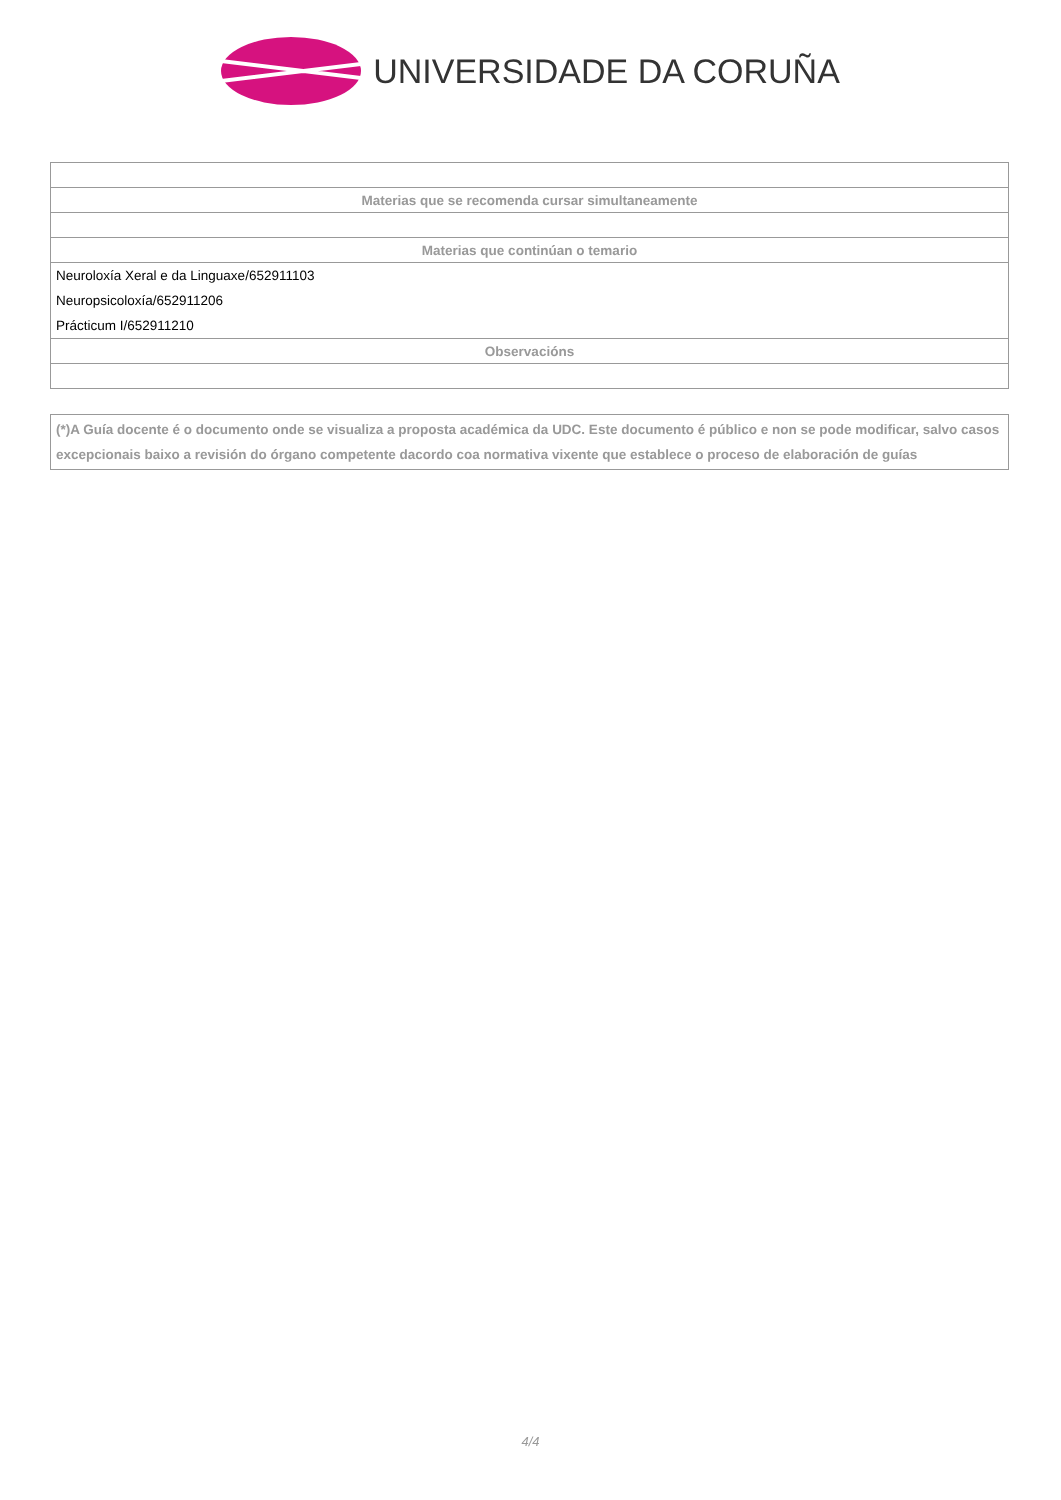UNIVERSIDADE DA CORUÑA
| Materias que se recomenda cursar simultaneamente |
| --- |
| Materias que continúan o temario |
| Neuroloxía Xeral e da Linguaxe/652911103 |
| Neuropsicoloxía/652911206 |
| Prácticum I/652911210 |
| Observacións |
(*)A Guía docente é o documento onde se visualiza a proposta académica da UDC. Este documento é público e non se pode modificar, salvo casos excepcionais baixo a revisión do órgano competente dacordo coa normativa vixente que establece o proceso de elaboración de guías
4/4